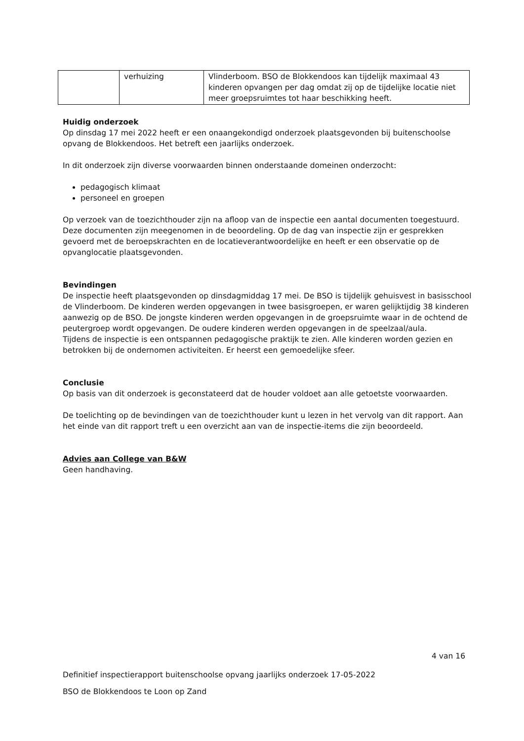| | verhuizing | Vlinderboom. BSO de Blokkendoos kan tijdelijk maximaal 43 kinderen opvangen per dag omdat zij op de tijdelijke locatie niet meer groepsruimtes tot haar beschikking heeft. |
Huidig onderzoek
Op dinsdag 17 mei 2022 heeft er een onaangekondigd onderzoek plaatsgevonden bij buitenschoolse opvang de Blokkendoos. Het betreft een jaarlijks onderzoek.
In dit onderzoek zijn diverse voorwaarden binnen onderstaande domeinen onderzocht:
pedagogisch klimaat
personeel en groepen
Op verzoek van de toezichthouder zijn na afloop van de inspectie een aantal documenten toegestuurd. Deze documenten zijn meegenomen in de beoordeling. Op de dag van inspectie zijn er gesprekken gevoerd met de beroepskrachten en de locatieverantwoordelijke en heeft er een observatie op de opvanglocatie plaatsgevonden.
Bevindingen
De inspectie heeft plaatsgevonden op dinsdagmiddag 17 mei. De BSO is tijdelijk gehuisvest in basisschool de Vlinderboom. De kinderen werden opgevangen in twee basisgroepen, er waren gelijktijdig 38 kinderen aanwezig op de BSO. De jongste kinderen werden opgevangen in de groepsruimte waar in de ochtend de peutergroep wordt opgevangen. De oudere kinderen werden opgevangen in de speelzaal/aula.
Tijdens de inspectie is een ontspannen pedagogische praktijk te zien. Alle kinderen worden gezien en betrokken bij de ondernomen activiteiten. Er heerst een gemoedelijke sfeer.
Conclusie
Op basis van dit onderzoek is geconstateerd dat de houder voldoet aan alle getoetste voorwaarden.
De toelichting op de bevindingen van de toezichthouder kunt u lezen in het vervolg van dit rapport. Aan het einde van dit rapport treft u een overzicht aan van de inspectie-items die zijn beoordeeld.
Advies aan College van B&W
Geen handhaving.
4 van 16
Definitief inspectierapport buitenschoolse opvang jaarlijks onderzoek 17-05-2022
BSO de Blokkendoos te Loon op Zand